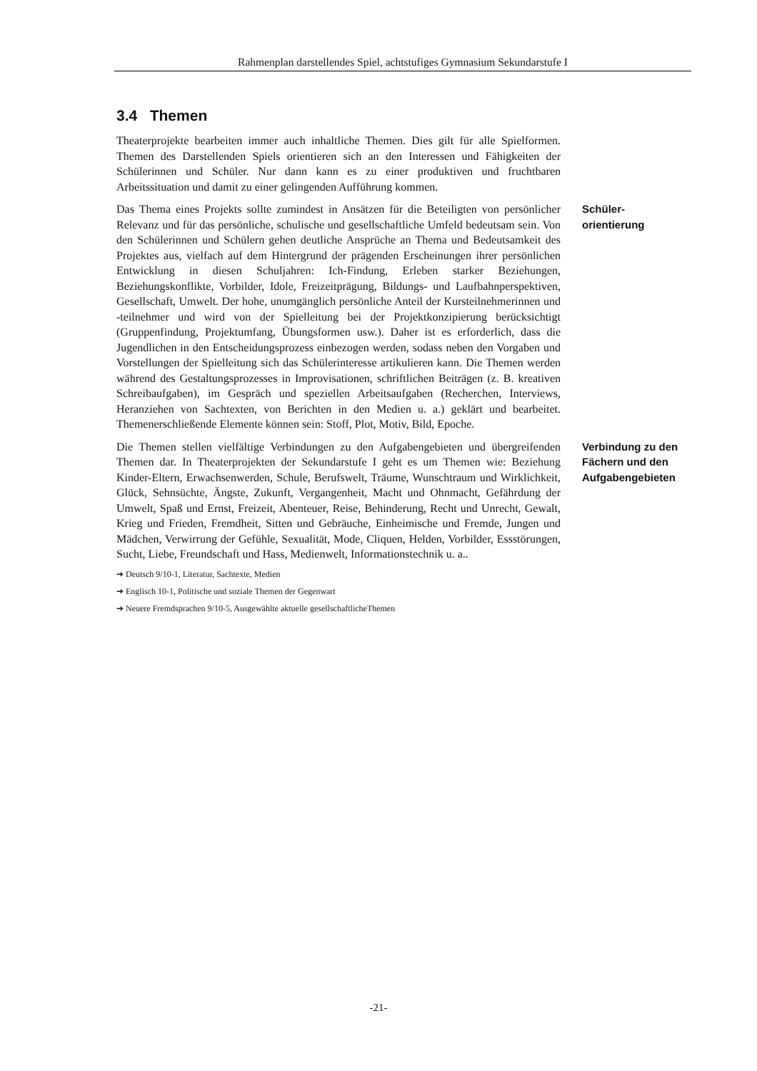Rahmenplan darstellendes Spiel, achtstufiges Gymnasium Sekundarstufe I
3.4 Themen
Theaterprojekte bearbeiten immer auch inhaltliche Themen. Dies gilt für alle Spielformen. Themen des Darstellenden Spiels orientieren sich an den Interessen und Fähigkeiten der Schülerinnen und Schüler. Nur dann kann es zu einer produktiven und fruchtbaren Arbeitssituation und damit zu einer gelingenden Aufführung kommen.
Das Thema eines Projekts sollte zumindest in Ansätzen für die Beteiligten von persönlicher Relevanz und für das persönliche, schulische und gesellschaftliche Umfeld bedeutsam sein. Von den Schülerinnen und Schülern gehen deutliche Ansprüche an Thema und Bedeutsamkeit des Projektes aus, vielfach auf dem Hintergrund der prägenden Erscheinungen ihrer persönlichen Entwicklung in diesen Schuljahren: Ich-Findung, Erleben starker Beziehungen, Beziehungskonflikte, Vorbilder, Idole, Freizeitprägung, Bildungs- und Laufbahnperspektiven, Gesellschaft, Umwelt. Der hohe, unumgänglich persönliche Anteil der Kursteilnehmerinnen und -teilnehmer und wird von der Spielleitung bei der Projektkonzipierung berücksichtigt (Gruppenfindung, Projektumfang, Übungsformen usw.). Daher ist es erforderlich, dass die Jugendlichen in den Entscheidungsprozess einbezogen werden, sodass neben den Vorgaben und Vorstellungen der Spielleitung sich das Schülerinteresse artikulieren kann. Die Themen werden während des Gestaltungsprozesses in Improvisationen, schriftlichen Beiträgen (z. B. kreativen Schreibaufgaben), im Gespräch und speziellen Arbeitsaufgaben (Recherchen, Interviews, Heranziehen von Sachtexten, von Berichten in den Medien u. a.) geklärt und bearbeitet. Themenerschließende Elemente können sein: Stoff, Plot, Motiv, Bild, Epoche.
Schüler-
orientierung
Die Themen stellen vielfältige Verbindungen zu den Aufgabengebieten und übergreifenden Themen dar. In Theaterprojekten der Sekundarstufe I geht es um Themen wie: Beziehung Kinder-Eltern, Erwachsenwerden, Schule, Berufswelt, Träume, Wunschtraum und Wirklichkeit, Glück, Sehnsüchte, Ängste, Zukunft, Vergangenheit, Macht und Ohnmacht, Gefährdung der Umwelt, Spaß und Ernst, Freizeit, Abenteuer, Reise, Behinderung, Recht und Unrecht, Gewalt, Krieg und Frieden, Fremdheit, Sitten und Gebräuche, Einheimische und Fremde, Jungen und Mädchen, Verwirrung der Gefühle, Sexualität, Mode, Cliquen, Helden, Vorbilder, Essstörungen, Sucht, Liebe, Freundschaft und Hass, Medienwelt, Informationstechnik u. a..
Verbindung zu den
Fächern und den
Aufgabengebieten
➔ Deutsch 9/10-1, Literatur, Sachtexte, Medien
➔ Englisch 10-1, Politische und soziale Themen der Gegenwart
➔ Neuere Fremdsprachen 9/10-5, Ausgewählte aktuelle gesellschaftlicheThemen
-21-